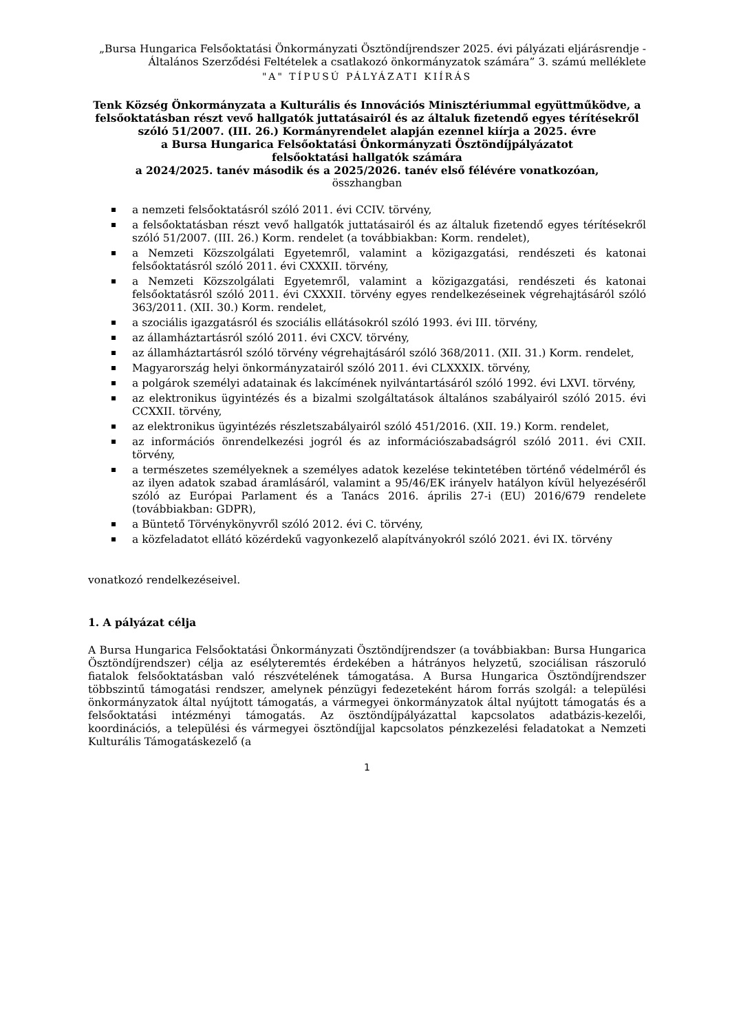„Bursa Hungarica Felsőoktatási Önkormányzati Ösztöndíjrendszer 2025. évi pályázati eljárásrendje - Általános Szerződési Feltételek a csatlakozó önkormányzatok számára” 3. számú melléklete
"A" TÍPUSÚ PÁLYÁZATI KIÍRÁS
Tenk Község Önkormányzata a Kulturális és Innovációs Minisztériummal együttműködve, a felsőoktatásban részt vevő hallgatók juttatásairól és az általuk fizetendő egyes térítésekről szóló 51/2007. (III. 26.) Kormányrendelet alapján ezennel kiírja a 2025. évre
a Bursa Hungarica Felsőoktatási Önkormányzati Ösztöndíjpályázatot
felsőoktatási hallgatók számára
a 2024/2025. tanév második és a 2025/2026. tanév első félévére vonatkozóan,
összhangban
a nemzeti felsőoktatásról szóló 2011. évi CCIV. törvény,
a felsőoktatásban részt vevő hallgatók juttatásairól és az általuk fizetendő egyes térítésekről szóló 51/2007. (III. 26.) Korm. rendelet (a továbbiakban: Korm. rendelet),
a Nemzeti Közszolgálati Egyetemről, valamint a közigazgatási, rendészeti és katonai felsőoktatásról szóló 2011. évi CXXXII. törvény,
a Nemzeti Közszolgálati Egyetemről, valamint a közigazgatási, rendészeti és katonai felsőoktatásról szóló 2011. évi CXXXII. törvény egyes rendelkezéseinek végrehajtásáról szóló 363/2011. (XII. 30.) Korm. rendelet,
a szociális igazgatásról és szociális ellátásokról szóló 1993. évi III. törvény,
az államháztartásról szóló 2011. évi CXCV. törvény,
az államháztartásról szóló törvény végrehajtásáról szóló 368/2011. (XII. 31.) Korm. rendelet,
Magyarország helyi önkormányzatairól szóló 2011. évi CLXXXIX. törvény,
a polgárok személyi adatainak és lakcímének nyilvántartásáról szóló 1992. évi LXVI. törvény,
az elektronikus ügyintézés és a bizalmi szolgáltatások általános szabályairól szóló 2015. évi CCXXII. törvény,
az elektronikus ügyintézés részletszabályairól szóló 451/2016. (XII. 19.) Korm. rendelet,
az információs önrendelkezési jogról és az információszabadságról szóló 2011. évi CXII. törvény,
a természetes személyeknek a személyes adatok kezelése tekintetében történő védelméről és az ilyen adatok szabad áramlásáról, valamint a 95/46/EK irányelv hatályon kívül helyezéséről szóló az Európai Parlament és a Tanács 2016. április 27-i (EU) 2016/679 rendelete (továbbiakban: GDPR),
a Büntető Törvénykönyvről szóló 2012. évi C. törvény,
a közfeladatot ellátó közérdekű vagyonkezelő alapítványokról szóló 2021. évi IX. törvény
vonatkozó rendelkezéseivel.
1. A pályázat célja
A Bursa Hungarica Felsőoktatási Önkormányzati Ösztöndíjrendszer (a továbbiakban: Bursa Hungarica Ösztöndíjrendszer) célja az esélyteremtés érdekében a hátrányos helyzetű, szociálisan rászoruló fiatalok felsőoktatásban való részvételének támogatása. A Bursa Hungarica Ösztöndíjrendszer többszintű támogatási rendszer, amelynek pénzügyi fedezeteként három forrás szolgál: a települési önkormányzatok által nyújtott támogatás, a vármegyei önkormányzatok által nyújtott támogatás és a felsőoktatási intézményi támogatás. Az ösztöndíjpályázattal kapcsolatos adatbázis-kezelői, koordinációs, a települési és vármegyei ösztöndíjjal kapcsolatos pénzkezelési feladatokat a Nemzeti Kulturális Támogatáskezelő (a
1